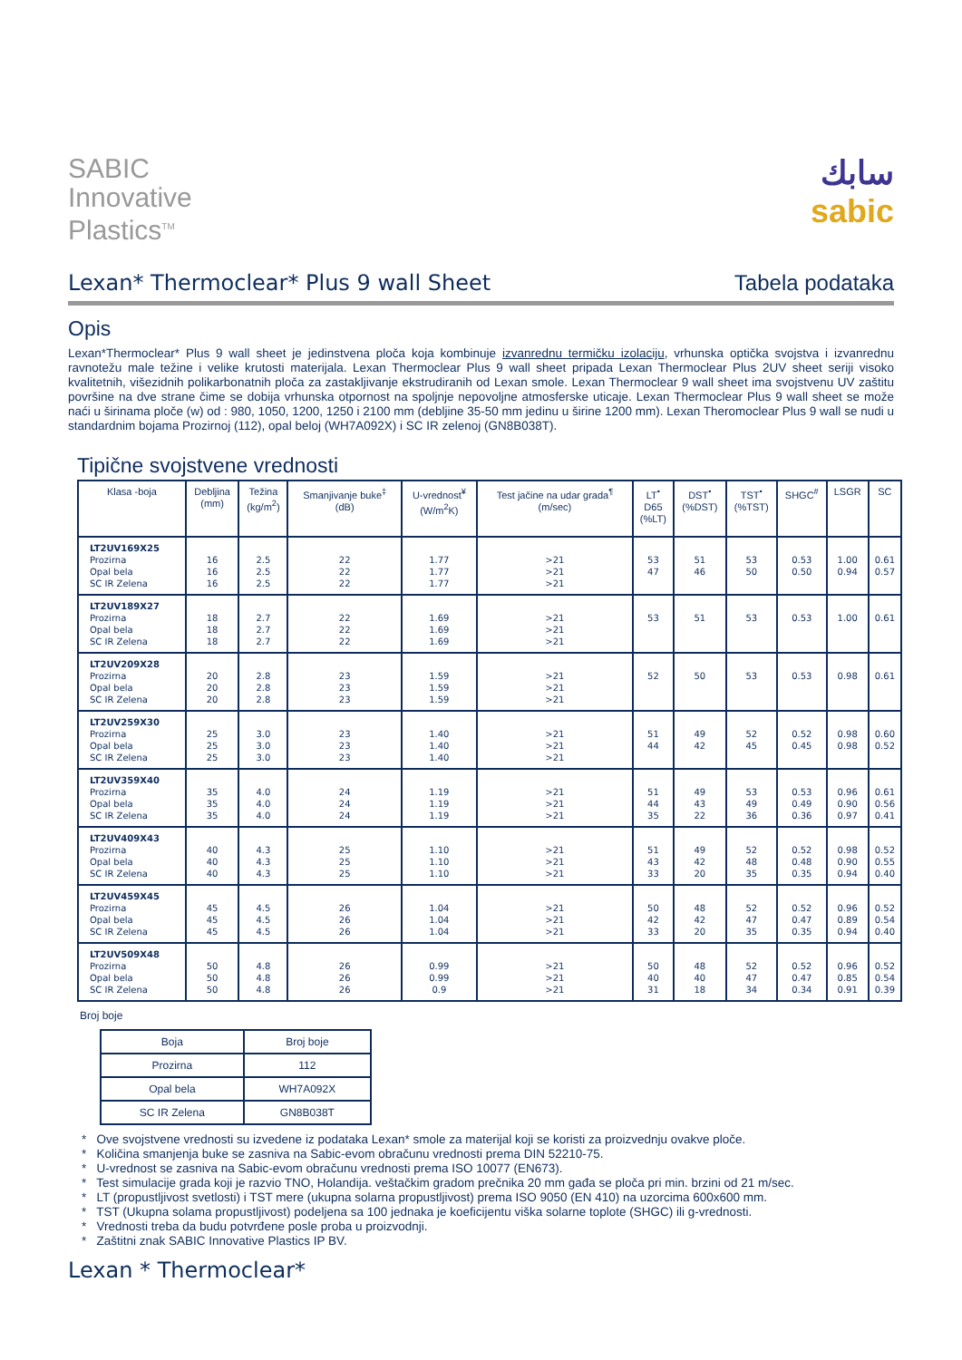SABIC
Innovative
Plastics<sup>TM</sup>
سابك
sabic
Lexan* Thermoclear* Plus 9 wall Sheet Tabela podataka
Opis
Lexan*Thermoclear* Plus 9 wall sheet je jedinstvena ploča koja kombinuje izvanrednu termičku izolaciju, vrhunska optička svojstva i izvanrednu ravnotežu male težine i velike krutosti materijala. Lexan Thermoclear Plus 9 wall sheet pripada Lexan Thermoclear Plus 2UV sheet seriji visoko kvalitetnih, višezidnih polikarbonatnih ploča za zastakljivanje ekstrudiranih od Lexan smole. Lexan Thermoclear 9 wall sheet ima svojstvenu UV zaštitu površine na dve strane čime se dobija vrhunska otpornost na spoljnje nepovoljne atmosferske uticaje. Lexan Thermoclear Plus 9 wall sheet se može naći u širinama ploče (w) od : 980, 1050, 1200, 1250 i 2100 mm (debljine 35-50 mm jedinu u širine 1200 mm). Lexan Theromoclear Plus 9 wall se nudi u standardnim bojama Prozirnoj (112), opal beloj (WH7A092X) i SC IR zelenoj (GN8B038T).
Tipične svojstvene vrednosti
| Klasa -boja | Debljina (mm) | Težina (kg/m<sup>2</sup>) | Smanjivanje buke<sup>‡</sup> (dB) | U-vrednost<sup>¥</sup> (W/m<sup>2</sup>K) | Test jačine na udar grada<sup>¶</sup> (m/sec) | LT<sup>•</sup> D65 (%LT) | DST<sup>•</sup> (%DST) | TST<sup>•</sup> (%TST) | SHGC<sup>#</sup> | LSGR | SC |
| --- | --- | --- | --- | --- | --- | --- | --- | --- | --- | --- | --- |
| LT2UV169X25 Prozirna Opal bela SC IR Zelena | 16 16 16 | 2.5 2.5 2.5 | 22 22 22 | 1.77 1.77 1.77 | >21 >21 >21 | 53 47 | 51 46 | 53 50 | 0.53 0.50 | 1.00 0.94 | 0.61 0.57 |
| LT2UV189X27 Prozirna Opal bela SC IR Zelena | 18 18 18 | 2.7 2.7 2.7 | 22 22 22 | 1.69 1.69 1.69 | >21 >21 >21 | 53 | 51 | 53 | 0.53 | 1.00 | 0.61 |
| LT2UV209X28 Prozirna Opal bela SC IR Zelena | 20 20 20 | 2.8 2.8 2.8 | 23 23 23 | 1.59 1.59 1.59 | >21 >21 >21 | 52 | 50 | 53 | 0.53 | 0.98 | 0.61 |
| LT2UV259X30 Prozirna Opal bela SC IR Zelena | 25 25 25 | 3.0 3.0 3.0 | 23 23 23 | 1.40 1.40 1.40 | >21 >21 >21 | 51 44 | 49 42 | 52 45 | 0.52 0.45 | 0.98 0.98 | 0.60 0.52 |
| LT2UV359X40 Prozirna Opal bela SC IR Zelena | 35 35 35 | 4.0 4.0 4.0 | 24 24 24 | 1.19 1.19 1.19 | >21 >21 >21 | 51 44 35 | 49 43 22 | 53 49 36 | 0.53 0.49 0.36 | 0.96 0.90 0.97 | 0.61 0.56 0.41 |
| LT2UV409X43 Prozirna Opal bela SC IR Zelena | 40 40 40 | 4.3 4.3 4.3 | 25 25 25 | 1.10 1.10 1.10 | >21 >21 >21 | 51 43 33 | 49 42 20 | 52 48 35 | 0.52 0.48 0.35 | 0.98 0.90 0.94 | 0.52 0.55 0.40 |
| LT2UV459X45 Prozirna Opal bela SC IR Zelena | 45 45 45 | 4.5 4.5 4.5 | 26 26 26 | 1.04 1.04 1.04 | >21 >21 >21 | 50 42 33 | 48 42 20 | 52 47 35 | 0.52 0.47 0.35 | 0.96 0.89 0.94 | 0.52 0.54 0.40 |
| LT2UV509X48 Prozirna Opal bela SC IR Zelena | 50 50 50 | 4.8 4.8 4.8 | 26 26 26 | 0.99 0.99 0.9 | >21 >21 >21 | 50 40 31 | 48 40 18 | 52 47 34 | 0.52 0.47 0.34 | 0.96 0.85 0.91 | 0.52 0.54 0.39 |
Broj boje
| Boja | Broj boje |
| --- | --- |
| Prozirna | 112 |
| Opal bela | WH7A092X |
| SC IR Zelena | GN8B038T |
* Ove svojstvene vrednosti su izvedene iz podataka Lexan* smole za materijal koji se koristi za proizvednju ovakve ploče.
* Količina smanjenja buke se zasniva na Sabic-evom obračunu vrednosti prema DIN 52210-75.
* U-vrednost se zasniva na Sabic-evom obračunu vrednosti prema ISO 10077 (EN673).
* Test simulacije grada koji je razvio TNO, Holandija. veštačkim gradom prečnika 20 mm gađa se ploča pri min. brzini od 21 m/sec.
* LT (propustljivost svetlosti) i TST mere (ukupna solarna propustljivost) prema ISO 9050 (EN 410) na uzorcima 600x600 mm.
* TST (Ukupna solama propustljivost) podeljena sa 100 jednaka je koeficijentu viška solarne toplote (SHGC) ili g-vrednosti.
* Vrednosti treba da budu potvrđene posle proba u proizvodnji.
* Zaštitni znak SABIC Innovative Plastics IP BV.
Lexan * Thermoclear*